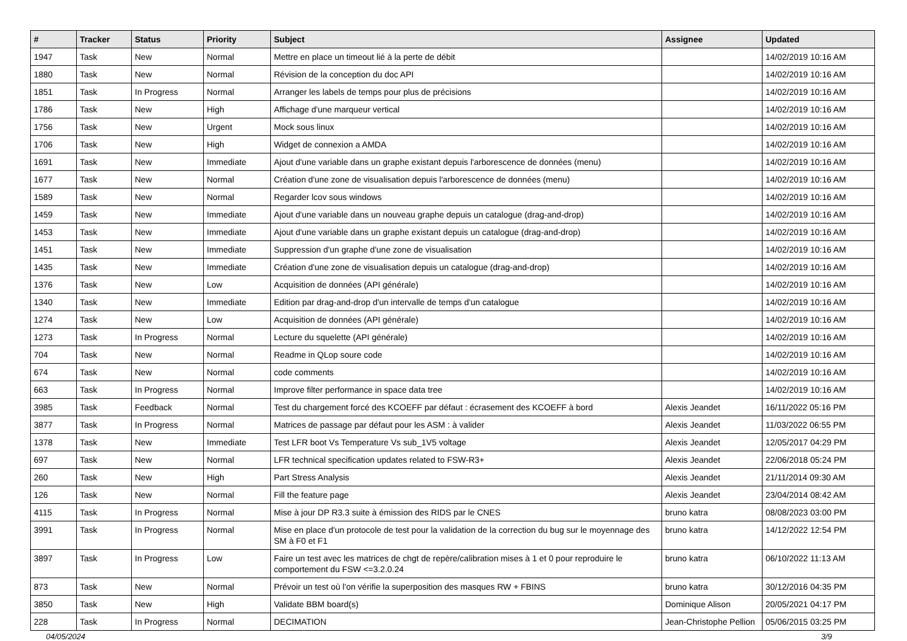| # | Tracker | Status | Priority | Subject | Assignee | Updated |
| --- | --- | --- | --- | --- | --- | --- |
| 1947 | Task | New | Normal | Mettre en place un timeout lié à la perte de débit | | 14/02/2019 10:16 AM |
| 1880 | Task | New | Normal | Révision de la conception du doc API | | 14/02/2019 10:16 AM |
| 1851 | Task | In Progress | Normal | Arranger les labels de temps pour plus de précisions | | 14/02/2019 10:16 AM |
| 1786 | Task | New | High | Affichage d'une marqueur vertical | | 14/02/2019 10:16 AM |
| 1756 | Task | New | Urgent | Mock sous linux | | 14/02/2019 10:16 AM |
| 1706 | Task | New | High | Widget de connexion a AMDA | | 14/02/2019 10:16 AM |
| 1691 | Task | New | Immediate | Ajout d'une variable dans un graphe existant depuis l'arborescence de données (menu) | | 14/02/2019 10:16 AM |
| 1677 | Task | New | Normal | Création d'une zone de visualisation depuis l'arborescence de données (menu) | | 14/02/2019 10:16 AM |
| 1589 | Task | New | Normal | Regarder lcov sous windows | | 14/02/2019 10:16 AM |
| 1459 | Task | New | Immediate | Ajout d'une variable dans un nouveau graphe depuis un catalogue (drag-and-drop) | | 14/02/2019 10:16 AM |
| 1453 | Task | New | Immediate | Ajout d'une variable dans un graphe existant depuis un catalogue (drag-and-drop) | | 14/02/2019 10:16 AM |
| 1451 | Task | New | Immediate | Suppression d'un graphe d'une zone de visualisation | | 14/02/2019 10:16 AM |
| 1435 | Task | New | Immediate | Création d'une zone de visualisation depuis un catalogue (drag-and-drop) | | 14/02/2019 10:16 AM |
| 1376 | Task | New | Low | Acquisition de données (API générale) | | 14/02/2019 10:16 AM |
| 1340 | Task | New | Immediate | Edition par drag-and-drop d'un intervalle de temps d'un catalogue | | 14/02/2019 10:16 AM |
| 1274 | Task | New | Low | Acquisition de données (API générale) | | 14/02/2019 10:16 AM |
| 1273 | Task | In Progress | Normal | Lecture du squelette (API générale) | | 14/02/2019 10:16 AM |
| 704 | Task | New | Normal | Readme in QLop soure code | | 14/02/2019 10:16 AM |
| 674 | Task | New | Normal | code comments | | 14/02/2019 10:16 AM |
| 663 | Task | In Progress | Normal | Improve filter performance in space data tree | | 14/02/2019 10:16 AM |
| 3985 | Task | Feedback | Normal | Test du chargement forcé des KCOEFF par défaut : écrasement des KCOEFF à bord | Alexis Jeandet | 16/11/2022 05:16 PM |
| 3877 | Task | In Progress | Normal | Matrices de passage par défaut pour les ASM : à valider | Alexis Jeandet | 11/03/2022 06:55 PM |
| 1378 | Task | New | Immediate | Test LFR boot Vs Temperature Vs sub_1V5 voltage | Alexis Jeandet | 12/05/2017 04:29 PM |
| 697 | Task | New | Normal | LFR technical specification updates related to FSW-R3+ | Alexis Jeandet | 22/06/2018 05:24 PM |
| 260 | Task | New | High | Part Stress Analysis | Alexis Jeandet | 21/11/2014 09:30 AM |
| 126 | Task | New | Normal | Fill the feature page | Alexis Jeandet | 23/04/2014 08:42 AM |
| 4115 | Task | In Progress | Normal | Mise à jour DP R3.3 suite à émission des RIDS par le CNES | bruno katra | 08/08/2023 03:00 PM |
| 3991 | Task | In Progress | Normal | Mise en place d'un protocole de test pour la validation de la correction du bug sur le moyennage des SM à F0 et F1 | bruno katra | 14/12/2022 12:54 PM |
| 3897 | Task | In Progress | Low | Faire un test avec les matrices de chgt de repère/calibration mises à 1 et 0 pour reproduire le comportement du FSW <=3.2.0.24 | bruno katra | 06/10/2022 11:13 AM |
| 873 | Task | New | Normal | Prévoir un test où l'on vérifie la superposition des masques RW + FBINS | bruno katra | 30/12/2016 04:35 PM |
| 3850 | Task | New | High | Validate BBM board(s) | Dominique Alison | 20/05/2021 04:17 PM |
| 228 | Task | In Progress | Normal | DECIMATION | Jean-Christophe Pellion | 05/06/2015 03:25 PM |
04/05/2024 3/9